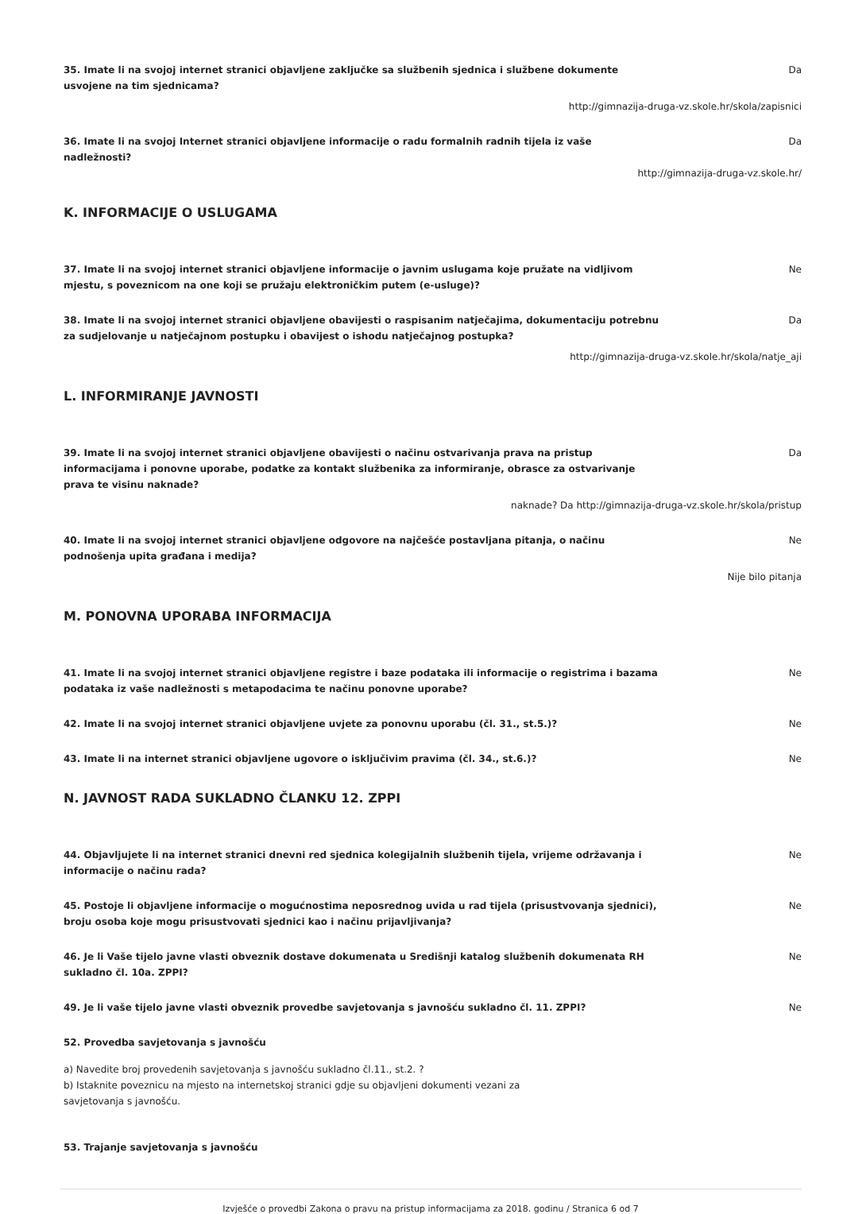35. Imate li na svojoj internet stranici objavljene zaključke sa službenih sjednica i službene dokumente usvojene na tim sjednicama?
Da
http://gimnazija-druga-vz.skole.hr/skola/zapisnici
36. Imate li na svojoj Internet stranici objavljene informacije o radu formalnih radnih tijela iz vaše nadležnosti?
Da
http://gimnazija-druga-vz.skole.hr/
K. INFORMACIJE O USLUGAMA
37. Imate li na svojoj internet stranici objavljene informacije o javnim uslugama koje pružate na vidljivom mjestu, s poveznicom na one koji se pružaju elektroničkim putem (e-usluge)?
Ne
38. Imate li na svojoj internet stranici objavljene obavijesti o raspisanim natječajima, dokumentaciju potrebnu za sudjelovanje u natječajnom postupku i obavijest o ishodu natječajnog postupka?
Da
http://gimnazija-druga-vz.skole.hr/skola/natje_aji
L. INFORMIRANJE JAVNOSTI
39. Imate li na svojoj internet stranici objavljene obavijesti o načinu ostvarivanja prava na pristup informacijama i ponovne uporabe, podatke za kontakt službenika za informiranje, obrasce za ostvarivanje prava te visinu naknade?
Da
naknade? Da http://gimnazija-druga-vz.skole.hr/skola/pristup
40. Imate li na svojoj internet stranici objavljene odgovore na najčešće postavljana pitanja, o načinu podnošenja upita građana i medija?
Ne
Nije bilo pitanja
M. PONOVNA UPORABA INFORMACIJA
41. Imate li na svojoj internet stranici objavljene registre i baze podataka ili informacije o registrima i bazama podataka iz vaše nadležnosti s metapodacima te načinu ponovne uporabe?
Ne
42. Imate li na svojoj internet stranici objavljene uvjete za ponovnu uporabu (čl. 31., st.5.)? Ne
43. Imate li na internet stranici objavljene ugovore o isključivim pravima (čl. 34., st.6.)? Ne
N. JAVNOST RADA SUKLADNO ČLANKU 12. ZPPI
44. Objavljujete li na internet stranici dnevni red sjednica kolegijalnih službenih tijela, vrijeme održavanja i informacije o načinu rada?
Ne
45. Postoje li objavljene informacije o mogućnostima neposrednog uvida u rad tijela (prisustvovanja sjednici), broju osoba koje mogu prisustvovati sjednici kao i načinu prijavljivanja?
Ne
46. Je li Vaše tijelo javne vlasti obveznik dostave dokumenata u Središnji katalog službenih dokumenata RH sukladno čl. 10a. ZPPI?
Ne
49. Je li vaše tijelo javne vlasti obveznik provedbe savjetovanja s javnošću sukladno čl. 11. ZPPI? Ne
52. Provedba savjetovanja s javnošću
a) Navedite broj provedenih savjetovanja s javnošću sukladno čl.11., st.2. ?
b) Istaknite poveznicu na mjesto na internetskoj stranici gdje su objavljeni dokumenti vezani za savjetovanja s javnošću.
53. Trajanje savjetovanja s javnošću
Izvješće o provedbi Zakona o pravu na pristup informacijama za 2018. godinu / Stranica 6 od 7